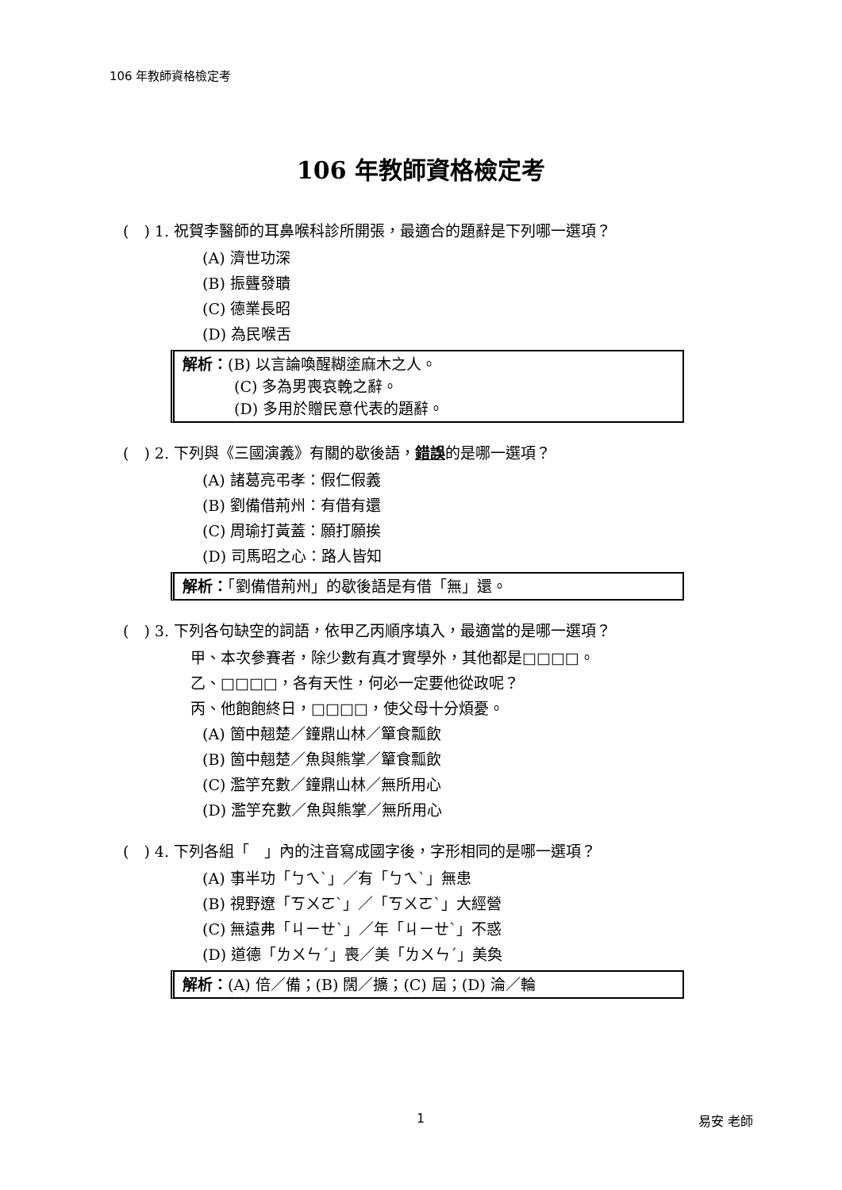106 年教師資格檢定考
106 年教師資格檢定考
(　) 1. 祝賀李醫師的耳鼻喉科診所開張，最適合的題辭是下列哪一選項？
(A) 濟世功深
(B) 振聾發聵
(C) 德業長昭
(D) 為民喉舌
解析：(B) 以言論喚醒糊塗麻木之人。
(C) 多為男喪哀輓之辭。
(D) 多用於贈民意代表的題辭。
(　) 2. 下列與《三國演義》有關的歇後語，錯誤的是哪一選項？
(A) 諸葛亮弔孝：假仁假義
(B) 劉備借荊州：有借有還
(C) 周瑜打黃蓋：願打願挨
(D) 司馬昭之心：路人皆知
解析：「劉備借荊州」的歇後語是有借「無」還。
(　) 3. 下列各句缺空的詞語，依甲乙丙順序填入，最適當的是哪一選項？
甲、本次參賽者，除少數有真才實學外，其他都是□□□□。
乙、□□□□，各有天性，何必一定要他從政呢？
丙、他飽飽終日，□□□□，使父母十分煩憂。
(A) 箇中翹楚／鐘鼎山林／簞食瓢飲
(B) 箇中翹楚／魚與熊掌／簞食瓢飲
(C) 濫竽充數／鐘鼎山林／無所用心
(D) 濫竽充數／魚與熊掌／無所用心
(　) 4. 下列各組「　」內的注音寫成國字後，字形相同的是哪一選項？
(A) 事半功「ㄅㄟˋ」／有「ㄅㄟˋ」無患
(B) 視野遼「ㄎㄨㄛˋ」／「ㄎㄨㄛˋ」大經營
(C) 無遠弗「ㄐㄧㄝˋ」／年「ㄐㄧㄝˋ」不惑
(D) 道德「ㄌㄨㄣˊ」喪／美「ㄌㄨㄣˊ」美奐
解析：(A) 倍／備；(B) 闊／擴；(C) 屆；(D) 淪／輪
1 易安 老師